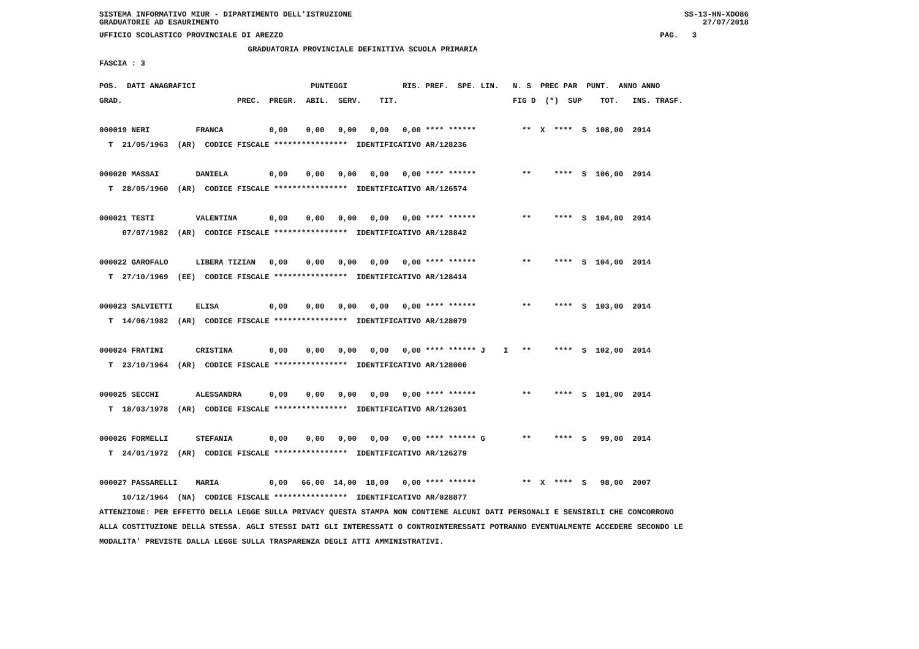SISTEMA INFORMATIVO MIUR - DIPARTIMENTO DELL'ISTRUZIONE
GRADUATORIE AD ESAURIMENTO
SS-13-HN-XDO86
27/07/2018
UFFICIO SCOLASTICO PROVINCIALE DI AREZZO                                                                                  PAG.   3
GRADUATORIA PROVINCIALE DEFINITIVA SCUOLA PRIMARIA
FASCIA : 3
POS.  DATI ANAGRAFICI                         PUNTEGGI            RIS. PREF.  SPE. LIN.   N. S  PREC PAR  PUNT.  ANNO ANNO
GRAD.                         PREC.  PREGR.  ABIL.  SERV.    TIT.                         FIG D  (*)  SUP    TOT.   INS. TRASF.

000019 NERI          FRANCA          0,00    0,00   0,00   0,00   0,00 **** ******          **  X  ****  S  108,00  2014
  T  21/05/1963  (AR)  CODICE FISCALE ****************  IDENTIFICATIVO AR/128236

000020 MASSAI        DANIELA         0,00    0,00   0,00   0,00   0,00 **** ******          **     ****  S  106,00  2014
  T  28/05/1960  (AR)  CODICE FISCALE ****************  IDENTIFICATIVO AR/126574

000021 TESTI         VALENTINA       0,00    0,00   0,00   0,00   0,00 **** ******          **     ****  S  104,00  2014
     07/07/1982  (AR)  CODICE FISCALE ****************  IDENTIFICATIVO AR/128842

000022 GAROFALO      LIBERA TIZIAN   0,00    0,00   0,00   0,00   0,00 **** ******          **     ****  S  104,00  2014
  T  27/10/1969  (EE)  CODICE FISCALE ****************  IDENTIFICATIVO AR/128414

000023 SALVIETTI     ELISA           0,00    0,00   0,00   0,00   0,00 **** ******          **     ****  S  103,00  2014
  T  14/06/1982  (AR)  CODICE FISCALE ****************  IDENTIFICATIVO AR/128079

000024 FRATINI       CRISTINA        0,00    0,00   0,00   0,00   0,00 **** ****** J    I   **     ****  S  102,00  2014
  T  23/10/1964  (AR)  CODICE FISCALE ****************  IDENTIFICATIVO AR/128000

000025 SECCHI        ALESSANDRA      0,00    0,00   0,00   0,00   0,00 **** ******          **     ****  S  101,00  2014
  T  18/03/1978  (AR)  CODICE FISCALE ****************  IDENTIFICATIVO AR/126301

000026 FORMELLI      STEFANIA        0,00    0,00   0,00   0,00   0,00 **** ****** G        **     ****  S   99,00  2014
  T  24/01/1972  (AR)  CODICE FISCALE ****************  IDENTIFICATIVO AR/126279

000027 PASSARELLI    MARIA           0,00   66,00  14,00  18,00   0,00 **** ******          **  X  ****  S   98,00  2007
     10/12/1964  (NA)  CODICE FISCALE ****************  IDENTIFICATIVO AR/028877
ATTENZIONE: PER EFFETTO DELLA LEGGE SULLA PRIVACY QUESTA STAMPA NON CONTIENE ALCUNI DATI PERSONALI E SENSIBILI CHE CONCORRONO
ALLA COSTITUZIONE DELLA STESSA. AGLI STESSI DATI GLI INTERESSATI O CONTROINTERESSATI POTRANNO EVENTUALMENTE ACCEDERE SECONDO LE
MODALITA' PREVISTE DALLA LEGGE SULLA TRASPARENZA DEGLI ATTI AMMINISTRATIVI.